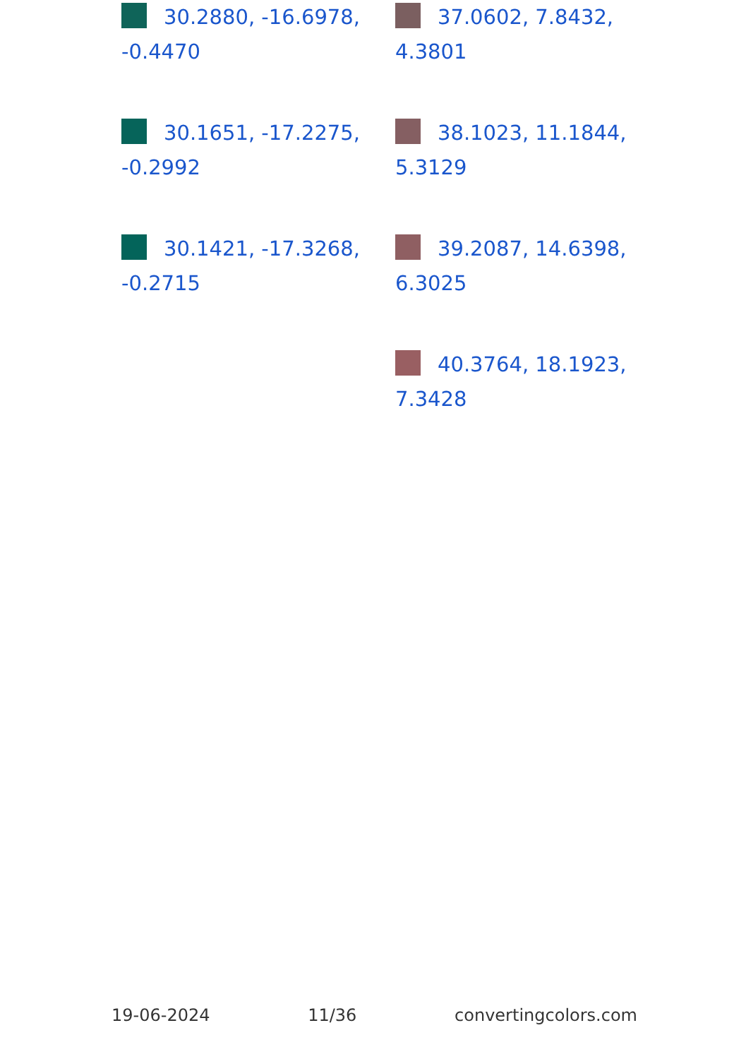30.2880, -16.6978, -0.4470
30.1651, -17.2275, -0.2992
30.1421, -17.3268, -0.2715
37.0602, 7.8432, 4.3801
38.1023, 11.1844, 5.3129
39.2087, 14.6398, 6.3025
40.3764, 18.1923, 7.3428
19-06-2024 11/36 convertingcolors.com